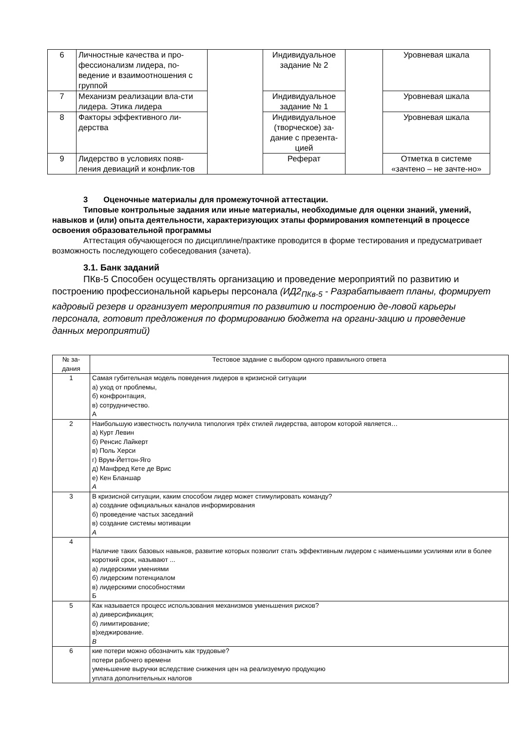| 6 | Личностные качества и про-фессионализм лидера, по-ведение и взаимоотношения с группой | | Индивидуальное задание № 2 | | Уровневая шкала |
| 7 | Механизм реализации вла-сти лидера. Этика лидера | | Индивидуальное задание № 1 | | Уровневая шкала |
| 8 | Факторы эффективного ли-дерства | | Индивидуальное (творческое) за-дание с презента-цией | | Уровневая шкала |
| 9 | Лидерство в условиях появ-ления девиаций и конфлик-тов | | Реферат | | Отметка в системе «зачтено – не зачте-но» |
3 Оценочные материалы для промежуточной аттестации.
Типовые контрольные задания или иные материалы, необходимые для оценки знаний, умений, навыков и (или) опыта деятельности, характеризующих этапы формирования компетенций в процессе освоения образовательной программы
Аттестация обучающегося по дисциплине/практике проводится в форме тестирования и предусматривает возможность последующего собеседования (зачета).
3.1. Банк заданий
ПКв-5 Способен осуществлять организацию и проведение мероприятий по развитию и построению профессиональной карьеры персонала (ИД2<sub>ПКв-5</sub> - Разрабатывает планы, формирует кадровый резерв и организует мероприятия по развитию и построению де-ловой карьеры персонала, готовит предложения по формированию бюджета на органи-зацию и проведение данных мероприятий)
| № за-дания | Тестовое задание с выбором одного правильного ответа |
| --- | --- |
| 1 | Самая губительная модель поведения лидеров в кризисной ситуации а) уход от проблемы, б) конфронтация, в) сотрудничество. А |
| 2 | Наибольшую известность получила типология трёх стилей лидерства, автором которой является… а) Курт Левин б) Ренсис Лайкерт в) Поль Херси г) Врум-Йеттон-Яго д) Манфред Кете де Врис е) Кен Бланшар А |
| 3 | В кризисной ситуации, каким способом лидер может стимулировать команду? а) создание официальных каналов информирования б) проведение частых заседаний в) создание системы мотивации А |
| 4 | Наличие таких базовых навыков, развитие которых позволит стать эффективным лидером с наименьшими усилиями или в более короткий срок, называют ... а) лидерскими умениями б) лидерским потенциалом в) лидерскими способностями Б |
| 5 | Как называется процесс использования механизмов уменьшения рисков? а) диверсификация; б) лимитирование; в)хеджирование. В |
| 6 | кие потери можно обозначить как трудовые? потери рабочего времени уменьшение выручки вследствие снижения цен на реализуемую продукцию уплата дополнительных налогов |